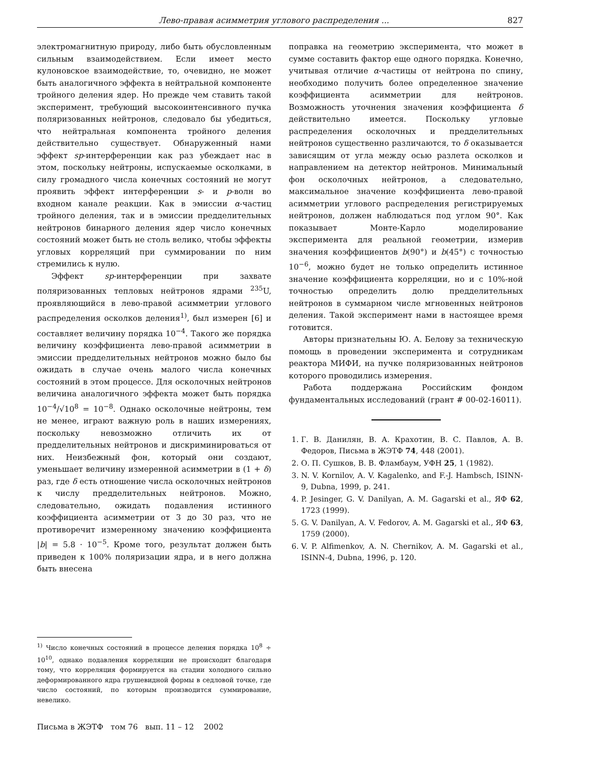Лево-правая асимметрия углового распределения ... 827
электромагнитную природу, либо быть обусловленным сильным взаимодействием. Если имеет место кулоновское взаимодействие, то, очевидно, не может быть аналогичного эффекта в нейтральной компоненте тройного деления ядер. Но прежде чем ставить такой эксперимент, требующий высокоинтенсивного пучка поляризованных нейтронов, следовало бы убедиться, что нейтральная компонента тройного деления действительно существует. Обнаруженный нами эффект sp-интерференции как раз убеждает нас в этом, поскольку нейтроны, испускаемые осколками, в силу громадного числа конечных состояний не могут проявить эффект интерференции s- и p-волн во входном канале реакции. Как в эмиссии α-частиц тройного деления, так и в эмиссии предделительных нейтронов бинарного деления ядер число конечных состояний может быть не столь велико, чтобы эффекты угловых корреляций при суммировании по ним стремились к нулю.
Эффект sp-интерференции при захвате поляризованных тепловых нейтронов ядрами <sup>235</sup>U, проявляющийся в лево-правой асимметрии углового распределения осколков деления<sup>1)</sup>, был измерен [6] и составляет величину порядка 10<sup>−4</sup>. Такого же порядка величину коэффициента лево-правой асимметрии в эмиссии предделительных нейтронов можно было бы ожидать в случае очень малого числа конечных состояний в этом процессе. Для осколочных нейтронов величина аналогичного эффекта может быть порядка 10<sup>−4</sup>/√10<sup>8</sup> = 10<sup>−8</sup>. Однако осколочные нейтроны, тем не менее, играют важную роль в наших измерениях, поскольку невозможно отличить их от предделительных нейтронов и дискриминироваться от них. Неизбежный фон, который они создают, уменьшает величину измеренной асимметрии в (1 + δ) раз, где δ есть отношение числа осколочных нейтронов к числу предделительных нейтронов. Можно, следовательно, ожидать подавления истинного коэффициента асимметрии от 3 до 30 раз, что не противоречит измеренному значению коэффициента |b| = 5.8 · 10<sup>−5</sup>. Кроме того, результат должен быть приведен к 100% поляризации ядра, и в него должна быть внесена
<sup>1)</sup> Число конечных состояний в процессе деления порядка 10<sup>8</sup> ÷ 10<sup>10</sup>, однако подавления корреляции не происходит благодаря тому, что корреляция формируется на стадии холодного сильно деформированного ядра грушевидной формы в седловой точке, где число состояний, по которым производится суммирование, невелико.
Письма в ЖЭТФ том 76 вып. 11 – 12 2002
поправка на геометрию эксперимента, что может в сумме составить фактор еще одного порядка. Конечно, учитывая отличие α-частицы от нейтрона по спину, необходимо получить более определенное значение коэффициента асимметрии для нейтронов. Возможность уточнения значения коэффициента δ действительно имеется. Поскольку угловые распределения осколочных и предделительных нейтронов существенно различаются, то δ оказывается зависящим от угла между осью разлета осколков и направлением на детектор нейтронов. Минимальный фон осколочных нейтронов, а следовательно, максимальное значение коэффициента лево-правой асимметрии углового распределения регистрируемых нейтронов, должен наблюдаться под углом 90°. Как показывает Монте-Карло моделирование эксперимента для реальной геометрии, измерив значения коэффициентов b(90°) и b(45°) с точностью 10<sup>−6</sup>, можно будет не только определить истинное значение коэффициента корреляции, но и с 10%-ной точностью определить долю предделительных нейтронов в суммарном числе мгновенных нейтронов деления. Такой эксперимент нами в настоящее время готовится.
Авторы признательны Ю. А. Белову за техническую помощь в проведении эксперимента и сотрудникам реактора МИФИ, на пучке поляризованных нейтронов которого проводились измерения.
Работа поддержана Российским фондом фундаментальных исследований (грант # 00-02-16011).
1. Г. В. Данилян, В. А. Крахотин, В. С. Павлов, А. В. Федоров, Письма в ЖЭТФ 74, 448 (2001).
2. О. П. Сушков, В. В. Фламбаум, УФН 25, 1 (1982).
3. N. V. Kornilov, A. V. Kagalenko, and F.-J. Hambsch, ISINN-9, Dubna, 1999, p. 241.
4. P. Jesinger, G. V. Danilyan, A. M. Gagarski et al., ЯФ 62, 1723 (1999).
5. G. V. Danilyan, A. V. Fedorov, A. M. Gagarski et al., ЯФ 63, 1759 (2000).
6. V. P. Alfimenkov, A. N. Chernikov, A. M. Gagarski et al., ISINN-4, Dubna, 1996, p. 120.